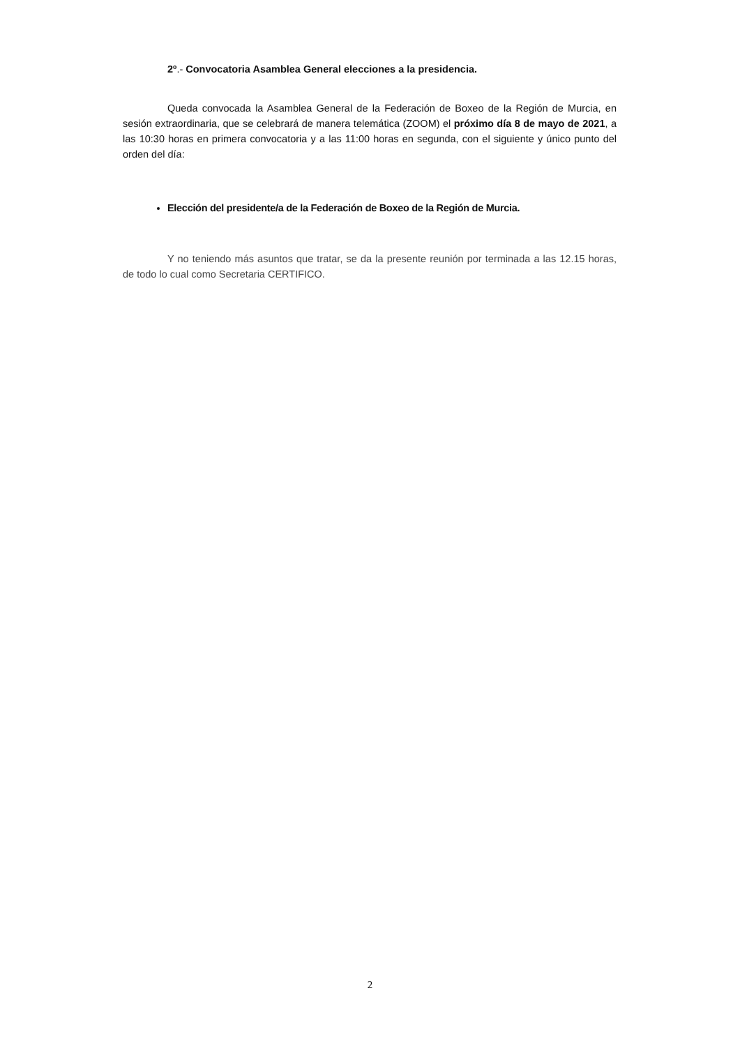2º.- Convocatoria Asamblea General elecciones a la presidencia.
Queda convocada la Asamblea General de la Federación de Boxeo de la Región de Murcia, en sesión extraordinaria, que se celebrará de manera telemática (ZOOM) el próximo día 8 de mayo de 2021, a las 10:30 horas en primera convocatoria y a las 11:00 horas en segunda, con el siguiente y único punto del orden del día:
Elección del presidente/a de la Federación de Boxeo de la Región de Murcia.
Y no teniendo más asuntos que tratar, se da la presente reunión por terminada a las 12.15 horas, de todo lo cual como Secretaria CERTIFICO.
2